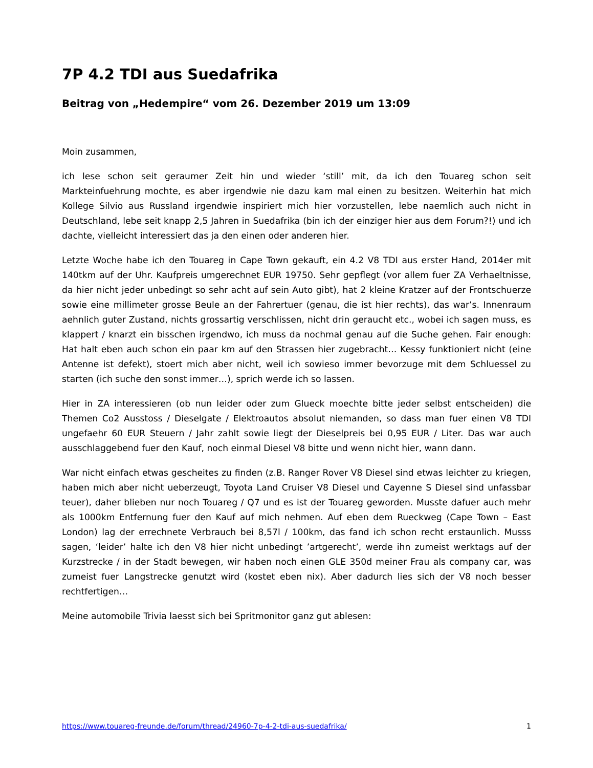7P 4.2 TDI aus Suedafrika
Beitrag von „Hedempire“ vom 26. Dezember 2019 um 13:09
Moin zusammen,
ich lese schon seit geraumer Zeit hin und wieder ‘still’ mit, da ich den Touareg schon seit Markteinfuehrung mochte, es aber irgendwie nie dazu kam mal einen zu besitzen. Weiterhin hat mich Kollege Silvio aus Russland irgendwie inspiriert mich hier vorzustellen, lebe naemlich auch nicht in Deutschland, lebe seit knapp 2,5 Jahren in Suedafrika (bin ich der einziger hier aus dem Forum?!) und ich dachte, vielleicht interessiert das ja den einen oder anderen hier.
Letzte Woche habe ich den Touareg in Cape Town gekauft, ein 4.2 V8 TDI aus erster Hand, 2014er mit 140tkm auf der Uhr. Kaufpreis umgerechnet EUR 19750. Sehr gepflegt (vor allem fuer ZA Verhaeltnisse, da hier nicht jeder unbedingt so sehr acht auf sein Auto gibt), hat 2 kleine Kratzer auf der Frontschuerze sowie eine millimeter grosse Beule an der Fahrertuer (genau, die ist hier rechts), das war’s. Innenraum aehnlich guter Zustand, nichts grossartig verschlissen, nicht drin geraucht etc., wobei ich sagen muss, es klappert / knarzt ein bisschen irgendwo, ich muss da nochmal genau auf die Suche gehen. Fair enough: Hat halt eben auch schon ein paar km auf den Strassen hier zugebracht… Kessy funktioniert nicht (eine Antenne ist defekt), stoert mich aber nicht, weil ich sowieso immer bevorzuge mit dem Schluessel zu starten (ich suche den sonst immer…), sprich werde ich so lassen.
Hier in ZA interessieren (ob nun leider oder zum Glueck moechte bitte jeder selbst entscheiden) die Themen Co2 Ausstoss / Dieselgate / Elektroautos absolut niemanden, so dass man fuer einen V8 TDI ungefaehr 60 EUR Steuern / Jahr zahlt sowie liegt der Dieselpreis bei 0,95 EUR / Liter. Das war auch ausschlaggebend fuer den Kauf, noch einmal Diesel V8 bitte und wenn nicht hier, wann dann.
War nicht einfach etwas gescheites zu finden (z.B. Ranger Rover V8 Diesel sind etwas leichter zu kriegen, haben mich aber nicht ueberzeugt, Toyota Land Cruiser V8 Diesel und Cayenne S Diesel sind unfassbar teuer), daher blieben nur noch Touareg / Q7 und es ist der Touareg geworden. Musste dafuer auch mehr als 1000km Entfernung fuer den Kauf auf mich nehmen. Auf eben dem Rueckweg (Cape Town – East London) lag der errechnete Verbrauch bei 8,57l / 100km, das fand ich schon recht erstaunlich. Musss sagen, ‘leider’ halte ich den V8 hier nicht unbedingt ’artgerecht’, werde ihn zumeist werktags auf der Kurzstrecke / in der Stadt bewegen, wir haben noch einen GLE 350d meiner Frau als company car, was zumeist fuer Langstrecke genutzt wird (kostet eben nix). Aber dadurch lies sich der V8 noch besser rechtfertigen…
Meine automobile Trivia laesst sich bei Spritmonitor ganz gut ablesen:
https://www.touareg-freunde.de/forum/thread/24960-7p-4-2-tdi-aus-suedafrika/ 1